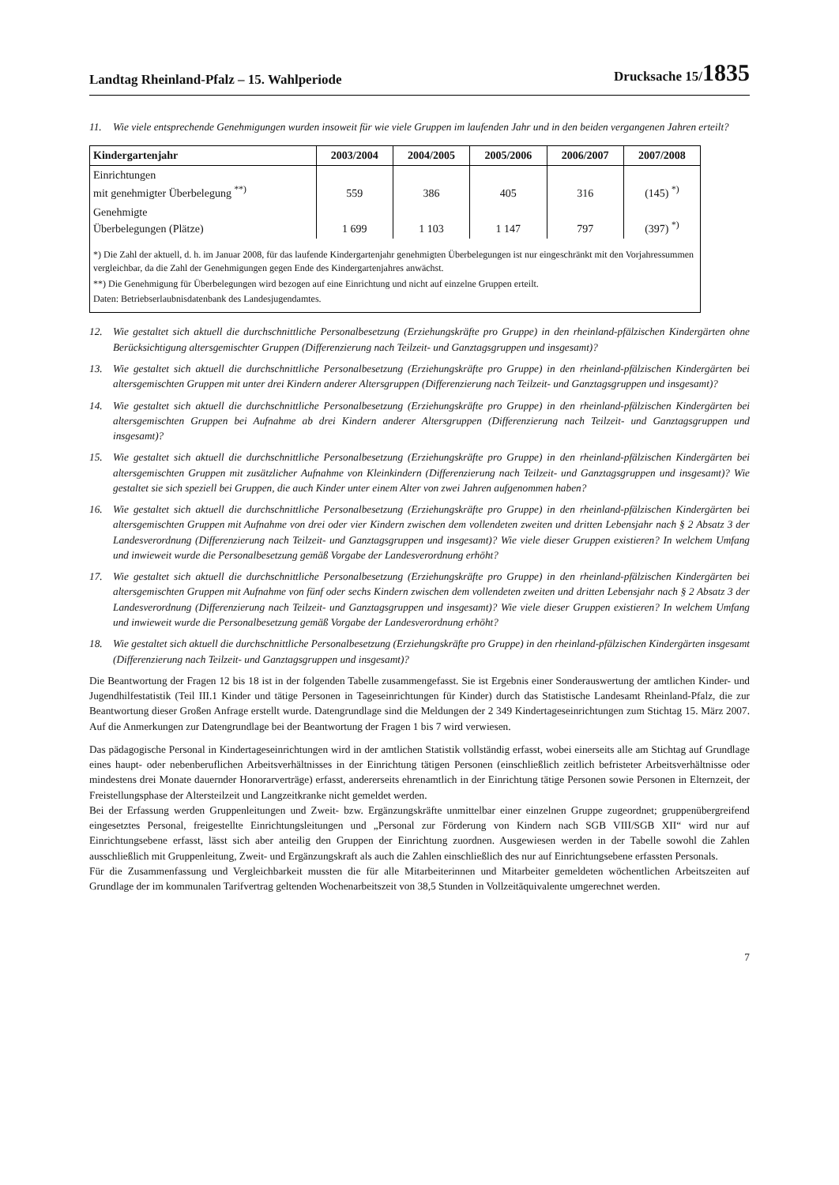Landtag Rheinland-Pfalz – 15. Wahlperiode Drucksache 15/1835
11. Wie viele entsprechende Genehmigungen wurden insoweit für wie viele Gruppen im laufenden Jahr und in den beiden vergangenen Jahren erteilt?
| Kindergartenjahr | 2003/2004 | 2004/2005 | 2005/2006 | 2006/2007 | 2007/2008 |
| --- | --- | --- | --- | --- | --- |
| Einrichtungen mit genehmigter Überbelegung <sup>**)</sup> | 559 | 386 | 405 | 316 | (145) <sup>*)</sup> |
| Genehmigte Überbelegungen (Plätze) | 1 699 | 1 103 | 1 147 | 797 | (397) <sup>*)</sup> |
*) Die Zahl der aktuell, d. h. im Januar 2008, für das laufende Kindergartenjahr genehmigten Überbelegungen ist nur eingeschränkt mit den Vorjahressummen vergleichbar, da die Zahl der Genehmigungen gegen Ende des Kindergartenjahres anwächst.
**) Die Genehmigung für Überbelegungen wird bezogen auf eine Einrichtung und nicht auf einzelne Gruppen erteilt.
Daten: Betriebserlaubnisdatenbank des Landesjugendamtes.
12. Wie gestaltet sich aktuell die durchschnittliche Personalbesetzung (Erziehungskräfte pro Gruppe) in den rheinland-pfälzischen Kindergärten ohne Berücksichtigung altersgemischter Gruppen (Differenzierung nach Teilzeit- und Ganztagsgruppen und insgesamt)?
13. Wie gestaltet sich aktuell die durchschnittliche Personalbesetzung (Erziehungskräfte pro Gruppe) in den rheinland-pfälzischen Kindergärten bei altersgemischten Gruppen mit unter drei Kindern anderer Altersgruppen (Differenzierung nach Teilzeit- und Ganztagsgruppen und insgesamt)?
14. Wie gestaltet sich aktuell die durchschnittliche Personalbesetzung (Erziehungskräfte pro Gruppe) in den rheinland-pfälzischen Kindergärten bei altersgemischten Gruppen bei Aufnahme ab drei Kindern anderer Altersgruppen (Differenzierung nach Teilzeit- und Ganztagsgruppen und insgesamt)?
15. Wie gestaltet sich aktuell die durchschnittliche Personalbesetzung (Erziehungskräfte pro Gruppe) in den rheinland-pfälzischen Kindergärten bei altersgemischten Gruppen mit zusätzlicher Aufnahme von Kleinkindern (Differenzierung nach Teilzeit- und Ganztagsgruppen und insgesamt)? Wie gestaltet sie sich speziell bei Gruppen, die auch Kinder unter einem Alter von zwei Jahren aufgenommen haben?
16. Wie gestaltet sich aktuell die durchschnittliche Personalbesetzung (Erziehungskräfte pro Gruppe) in den rheinland-pfälzischen Kindergärten bei altersgemischten Gruppen mit Aufnahme von drei oder vier Kindern zwischen dem vollendeten zweiten und dritten Lebensjahr nach § 2 Absatz 3 der Landesverordnung (Differenzierung nach Teilzeit- und Ganztagsgruppen und insgesamt)? Wie viele dieser Gruppen existieren? In welchem Umfang und inwieweit wurde die Personalbesetzung gemäß Vorgabe der Landesverordnung erhöht?
17. Wie gestaltet sich aktuell die durchschnittliche Personalbesetzung (Erziehungskräfte pro Gruppe) in den rheinland-pfälzischen Kindergärten bei altersgemischten Gruppen mit Aufnahme von fünf oder sechs Kindern zwischen dem vollendeten zweiten und dritten Lebensjahr nach § 2 Absatz 3 der Landesverordnung (Differenzierung nach Teilzeit- und Ganztagsgruppen und insgesamt)? Wie viele dieser Gruppen existieren? In welchem Umfang und inwieweit wurde die Personalbesetzung gemäß Vorgabe der Landesverordnung erhöht?
18. Wie gestaltet sich aktuell die durchschnittliche Personalbesetzung (Erziehungskräfte pro Gruppe) in den rheinland-pfälzischen Kindergärten insgesamt (Differenzierung nach Teilzeit- und Ganztagsgruppen und insgesamt)?
Die Beantwortung der Fragen 12 bis 18 ist in der folgenden Tabelle zusammengefasst. Sie ist Ergebnis einer Sonderauswertung der amtlichen Kinder- und Jugendhilfestatistik (Teil III.1 Kinder und tätige Personen in Tageseinrichtungen für Kinder) durch das Statistische Landesamt Rheinland-Pfalz, die zur Beantwortung dieser Großen Anfrage erstellt wurde. Datengrundlage sind die Meldungen der 2 349 Kindertageseinrichtungen zum Stichtag 15. März 2007. Auf die Anmerkungen zur Datengrundlage bei der Beantwortung der Fragen 1 bis 7 wird verwiesen.
Das pädagogische Personal in Kindertageseinrichtungen wird in der amtlichen Statistik vollständig erfasst, wobei einerseits alle am Stichtag auf Grundlage eines haupt- oder nebenberuflichen Arbeitsverhältnisses in der Einrichtung tätigen Personen (einschließlich zeitlich befristeter Arbeitsverhältnisse oder mindestens drei Monate dauernder Honorarverträge) erfasst, andererseits ehrenamtlich in der Einrichtung tätige Personen sowie Personen in Elternzeit, der Freistellungsphase der Altersteilzeit und Langzeitkranke nicht gemeldet werden.
Bei der Erfassung werden Gruppenleitungen und Zweit- bzw. Ergänzungskräfte unmittelbar einer einzelnen Gruppe zugeordnet; gruppenübergreifend eingesetztes Personal, freigestellte Einrichtungsleitungen und „Personal zur Förderung von Kindern nach SGB VIII/SGB XII“ wird nur auf Einrichtungsebene erfasst, lässt sich aber anteilig den Gruppen der Einrichtung zuordnen. Ausgewiesen werden in der Tabelle sowohl die Zahlen ausschließlich mit Gruppenleitung, Zweit- und Ergänzungskraft als auch die Zahlen einschließlich des nur auf Einrichtungsebene erfassten Personals.
Für die Zusammenfassung und Vergleichbarkeit mussten die für alle Mitarbeiterinnen und Mitarbeiter gemeldeten wöchentlichen Arbeitszeiten auf Grundlage der im kommunalen Tarifvertrag geltenden Wochenarbeitszeit von 38,5 Stunden in Vollzeitäquivalente umgerechnet werden.
7